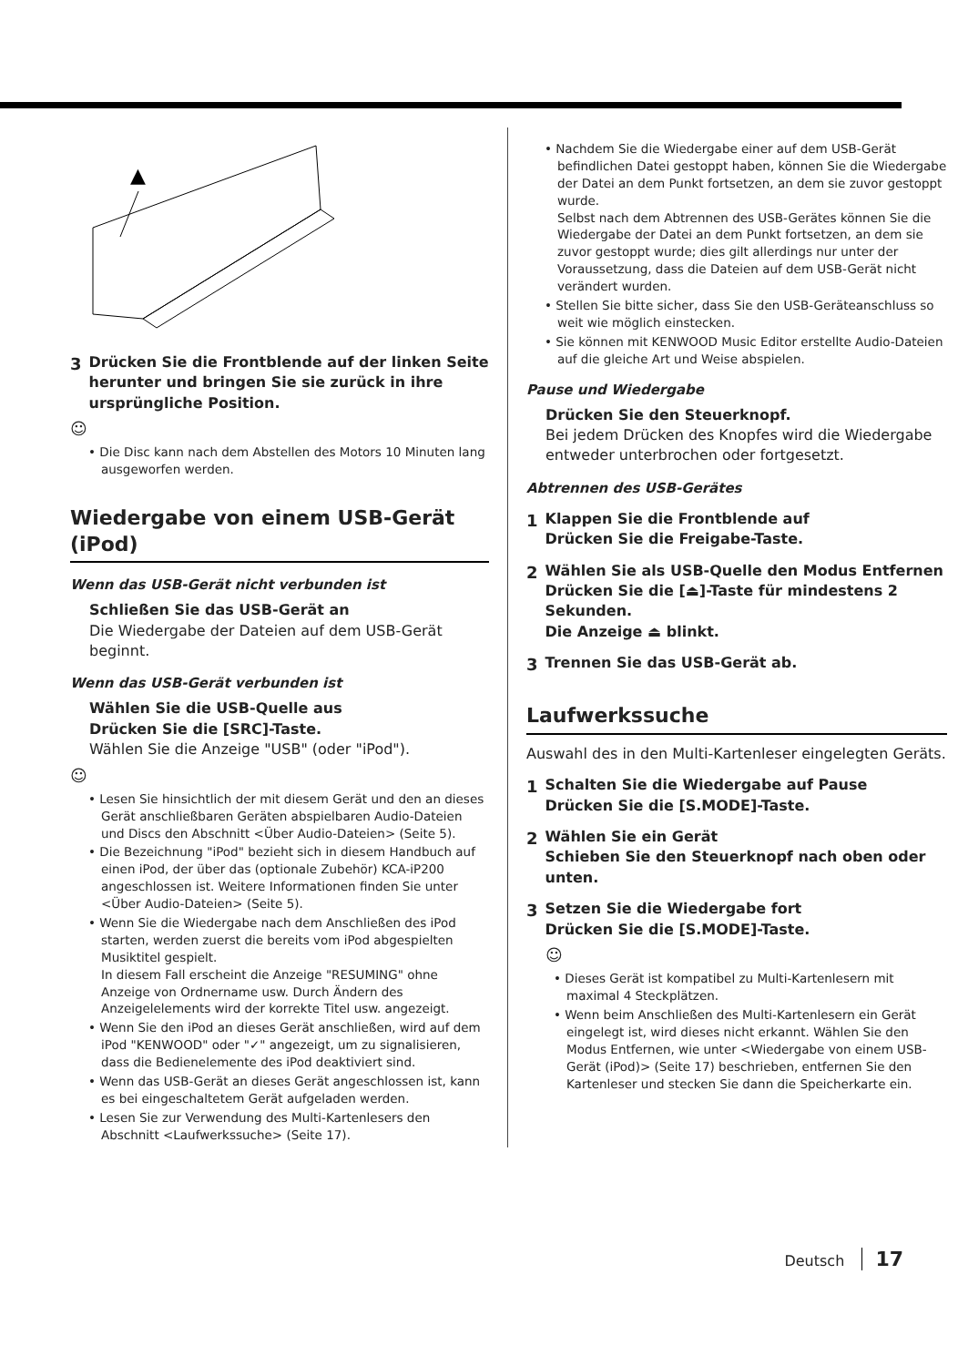▲
3 Drücken Sie die Frontblende auf der linken Seite herunter und bringen Sie sie zurück in ihre ursprüngliche Position.
☺
• Die Disc kann nach dem Abstellen des Motors 10 Minuten lang ausgeworfen werden.
Wiedergabe von einem USB-Gerät (iPod)
Wenn das USB-Gerät nicht verbunden ist
Schließen Sie das USB-Gerät an
Die Wiedergabe der Dateien auf dem USB-Gerät beginnt.
Wenn das USB-Gerät verbunden ist
Wählen Sie die USB-Quelle aus
Drücken Sie die [SRC]-Taste.
Wählen Sie die Anzeige "USB" (oder "iPod").
☺
• Lesen Sie hinsichtlich der mit diesem Gerät und den an dieses Gerät anschließbaren Geräten abspielbaren Audio-Dateien und Discs den Abschnitt <Über Audio-Dateien> (Seite 5).
• Die Bezeichnung "iPod" bezieht sich in diesem Handbuch auf einen iPod, der über das (optionale Zubehör) KCA-iP200 angeschlossen ist. Weitere Informationen finden Sie unter <Über Audio-Dateien> (Seite 5).
• Wenn Sie die Wiedergabe nach dem Anschließen des iPod starten, werden zuerst die bereits vom iPod abgespielten Musiktitel gespielt.
In diesem Fall erscheint die Anzeige "RESUMING" ohne Anzeige von Ordnername usw. Durch Ändern des Anzeigelelements wird der korrekte Titel usw. angezeigt.
• Wenn Sie den iPod an dieses Gerät anschließen, wird auf dem iPod "KENWOOD" oder "✓" angezeigt, um zu signalisieren, dass die Bedienelemente des iPod deaktiviert sind.
• Wenn das USB-Gerät an dieses Gerät angeschlossen ist, kann es bei eingeschaltetem Gerät aufgeladen werden.
• Lesen Sie zur Verwendung des Multi-Kartenlesers den Abschnitt <Laufwerkssuche> (Seite 17).
• Nachdem Sie die Wiedergabe einer auf dem USB-Gerät befindlichen Datei gestoppt haben, können Sie die Wiedergabe der Datei an dem Punkt fortsetzen, an dem sie zuvor gestoppt wurde.
Selbst nach dem Abtrennen des USB-Gerätes können Sie die Wiedergabe der Datei an dem Punkt fortsetzen, an dem sie zuvor gestoppt wurde; dies gilt allerdings nur unter der Voraussetzung, dass die Dateien auf dem USB-Gerät nicht verändert wurden.
• Stellen Sie bitte sicher, dass Sie den USB-Geräteanschluss so weit wie möglich einstecken.
• Sie können mit KENWOOD Music Editor erstellte Audio-Dateien auf die gleiche Art und Weise abspielen.
Pause und Wiedergabe
Drücken Sie den Steuerknopf.
Bei jedem Drücken des Knopfes wird die Wiedergabe entweder unterbrochen oder fortgesetzt.
Abtrennen des USB-Gerätes
1 Klappen Sie die Frontblende auf
Drücken Sie die Freigabe-Taste.
2 Wählen Sie als USB-Quelle den Modus Entfernen
Drücken Sie die [⏏]-Taste für mindestens 2 Sekunden.
Die Anzeige ⏏ blinkt.
3 Trennen Sie das USB-Gerät ab.
Laufwerkssuche
Auswahl des in den Multi-Kartenleser eingelegten Geräts.
1 Schalten Sie die Wiedergabe auf Pause
Drücken Sie die [S.MODE]-Taste.
2 Wählen Sie ein Gerät
Schieben Sie den Steuerknopf nach oben oder unten.
3 Setzen Sie die Wiedergabe fort
Drücken Sie die [S.MODE]-Taste.
☺
• Dieses Gerät ist kompatibel zu Multi-Kartenlesern mit maximal 4 Steckplätzen.
• Wenn beim Anschließen des Multi-Kartenlesern ein Gerät eingelegt ist, wird dieses nicht erkannt. Wählen Sie den Modus Entfernen, wie unter <Wiedergabe von einem USB-Gerät (iPod)> (Seite 17) beschrieben, entfernen Sie den Kartenleser und stecken Sie dann die Speicherkarte ein.
Deutsch 17